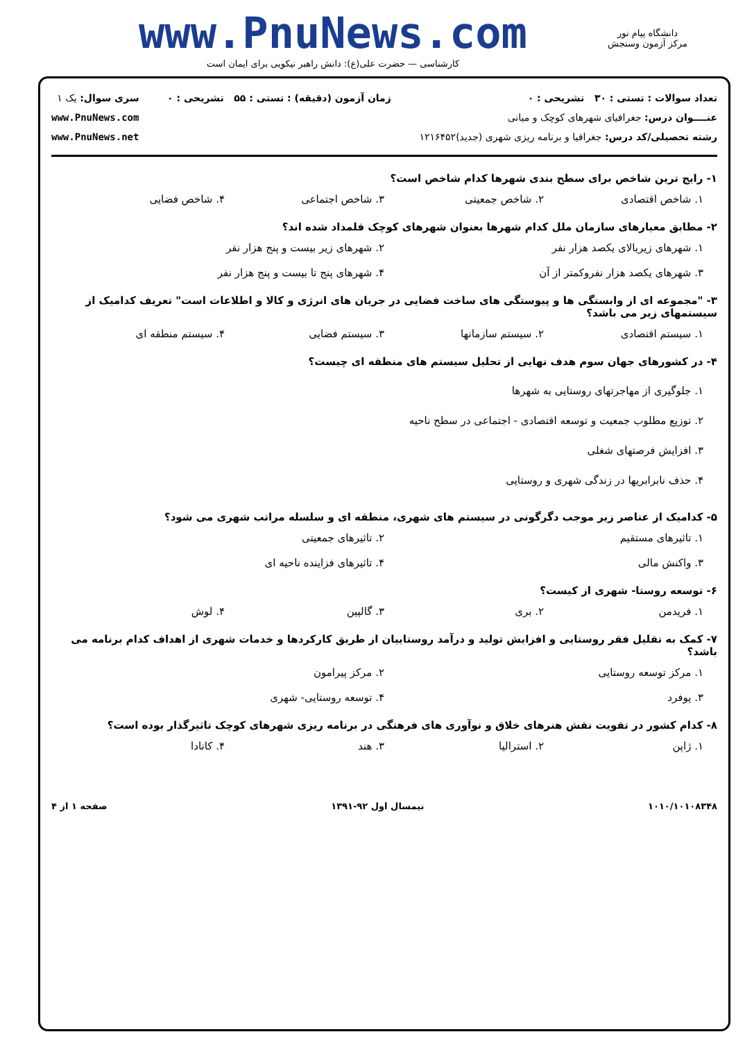www.PnuNews.com
کارشناسی — حضرت علی(ع): دانش راهبر نیکویی برای ایمان است
دانشگاه پیام نور
مرکز آزمون وسنجش
تعداد سوالات : تستی : ۳۰ تشریحی : ۰
عنــــوان درس: جغرافیای شهرهای کوچک و میانی
رشته تحصیلی/کد درس: جغرافیا و برنامه ریزی شهری (جدید)۱۲۱۶۴۵۲
زمان آزمون (دقیقه) : تستی : ۵۵ تشریحی : ۰
سری سوال: یک ۱
www.PnuNews.com
www.PnuNews.net
۱- رایج ترین شاخص برای سطح بندی شهرها کدام شاخص است؟
۱. شاخص اقتصادی ۲. شاخص جمعیتی ۳. شاخص اجتماعی ۴. شاخص فضایی
۲- مطابق معیارهای سازمان ملل کدام شهرها بعنوان شهرهای کوچک قلمداد شده اند؟
۱. شهرهای زیربالای یکصد هزار نفر ۲. شهرهای زیر بیست و پنج هزار نفر ۳. شهرهای یکصد هزار نفروکمتر از آن ۴. شهرهای پنج تا بیست و پنج هزار نفر
۳- "مجموعه ای از وابستگی ها و پیوستگی های ساخت فضایی در جریان های انرژی و کالا و اطلاعات است" تعریف کدامیک از سیستمهای زیر می باشد؟
۱. سیستم اقتصادی ۲. سیستم سازمانها ۳. سیستم فضایی ۴. سیستم منطقه ای
۴- در کشورهای جهان سوم هدف نهایی از تحلیل سیستم های منطقه ای چیست؟
۱. جلوگیری از مهاجرتهای روستایی به شهرها
۲. توزیع مطلوب جمعیت و توسعه اقتصادی - اجتماعی در سطح ناحیه
۳. افزایش فرصتهای شغلی
۴. حذف نابرابریها در زندگی شهری و روستایی
۵- کدامیک از عناصر زیر موجب دگرگونی در سیستم های شهری، منطقه ای و سلسله مراتب شهری می شود؟
۱. تاثیرهای مستقیم ۲. تاثیرهای جمعیتی ۳. واکنش مالی ۴. تاثیرهای فزاینده ناحیه ای
۶- توسعه روستا- شهری از کیست؟
۱. فریدمن ۲. بری ۳. گالپین ۴. لوش
۷- کمک به تقلیل فقر روستایی و افزایش تولید و درآمد روستاییان از طریق کارکردها و خدمات شهری از اهداف کدام برنامه می باشد؟
۱. مرکز توسعه روستایی ۲. مرکز پیرامون ۳. یوفرد ۴. توسعه روستایی- شهری
۸- کدام کشور در تقویت نقش هنرهای خلاق و نوآوری های فرهنگی در برنامه ریزی شهرهای کوچک تاثیرگذار بوده است؟
۱. ژاپن ۲. استرالیا ۳. هند ۴. کانادا
۱۰۱۰/۱۰۱۰۸۳۴۸ نیمسال اول ۹۲-۱۳۹۱ صفحه ۱ از ۴